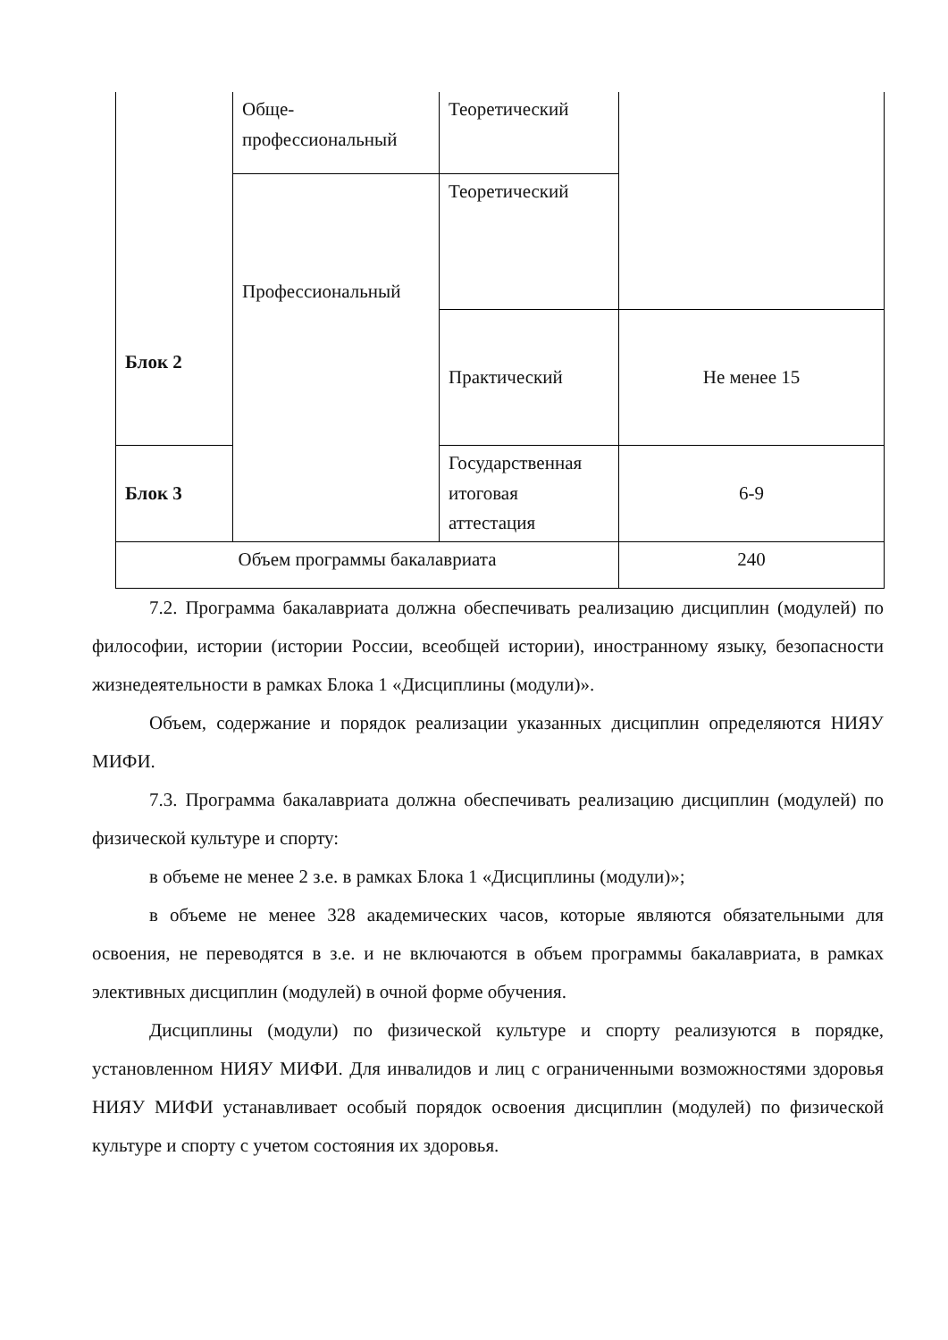| Блок 2 | Обще-профессиональный | Теоретический | |
| | Профессиональный | Теоретический | |
| | | Практический | Не менее 15 |
| Блок 3 | | Государственная итоговая аттестация | 6-9 |
| Объем программы бакалавриата | | | 240 |
7.2. Программа бакалавриата должна обеспечивать реализацию дисциплин (модулей) по философии, истории (истории России, всеобщей истории), иностранному языку, безопасности жизнедеятельности в рамках Блока 1 «Дисциплины (модули)».
Объем, содержание и порядок реализации указанных дисциплин определяются НИЯУ МИФИ.
7.3. Программа бакалавриата должна обеспечивать реализацию дисциплин (модулей) по физической культуре и спорту:
в объеме не менее 2 з.е. в рамках Блока 1 «Дисциплины (модули)»;
в объеме не менее 328 академических часов, которые являются обязательными для освоения, не переводятся в з.е. и не включаются в объем программы бакалавриата, в рамках элективных дисциплин (модулей) в очной форме обучения.
Дисциплины (модули) по физической культуре и спорту реализуются в порядке, установленном НИЯУ МИФИ. Для инвалидов и лиц с ограниченными возможностями здоровья НИЯУ МИФИ устанавливает особый порядок освоения дисциплин (модулей) по физической культуре и спорту с учетом состояния их здоровья.